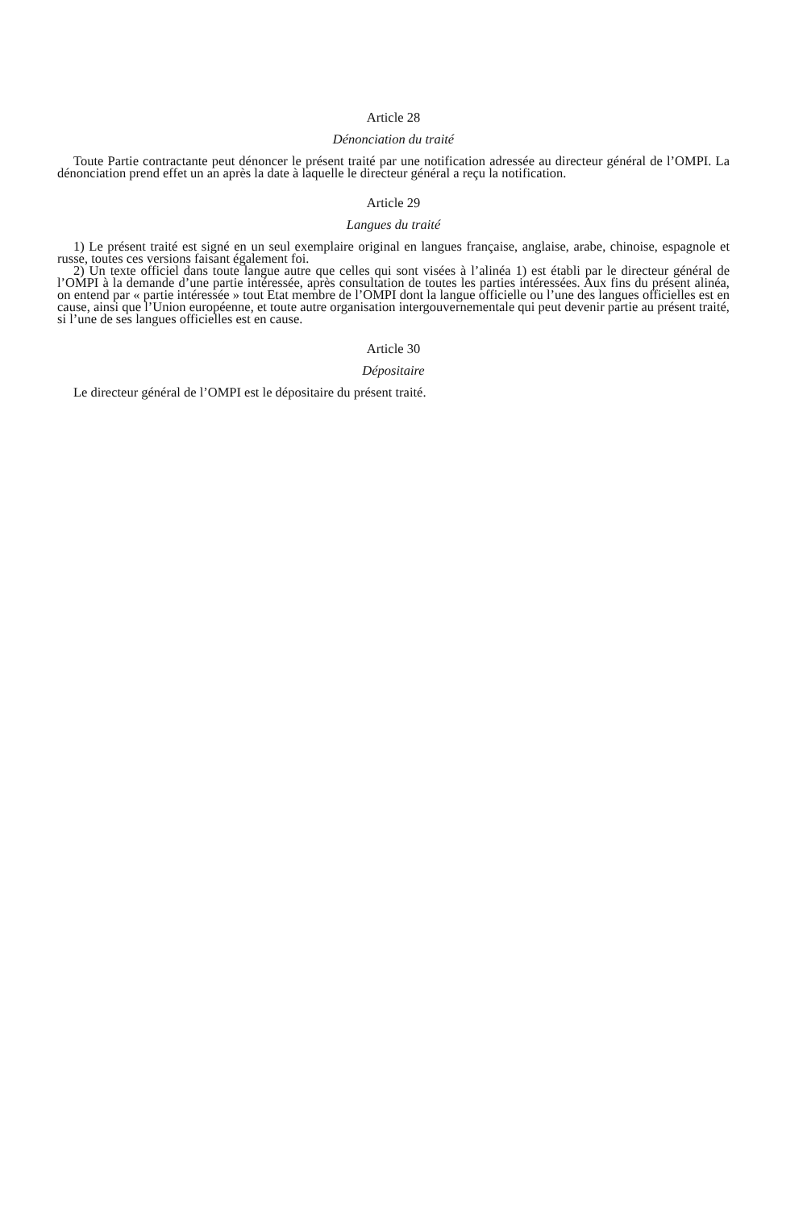Article 28
Dénonciation du traité
Toute Partie contractante peut dénoncer le présent traité par une notification adressée au directeur général de l’OMPI. La dénonciation prend effet un an après la date à laquelle le directeur général a reçu la notification.
Article 29
Langues du traité
1) Le présent traité est signé en un seul exemplaire original en langues française, anglaise, arabe, chinoise, espagnole et russe, toutes ces versions faisant également foi.
2) Un texte officiel dans toute langue autre que celles qui sont visées à l’alinéa 1) est établi par le directeur général de l’OMPI à la demande d’une partie intéressée, après consultation de toutes les parties intéressées. Aux fins du présent alinéa, on entend par « partie intéressée » tout Etat membre de l’OMPI dont la langue officielle ou l’une des langues officielles est en cause, ainsi que l’Union européenne, et toute autre organisation intergouvernementale qui peut devenir partie au présent traité, si l’une de ses langues officielles est en cause.
Article 30
Dépositaire
Le directeur général de l’OMPI est le dépositaire du présent traité.